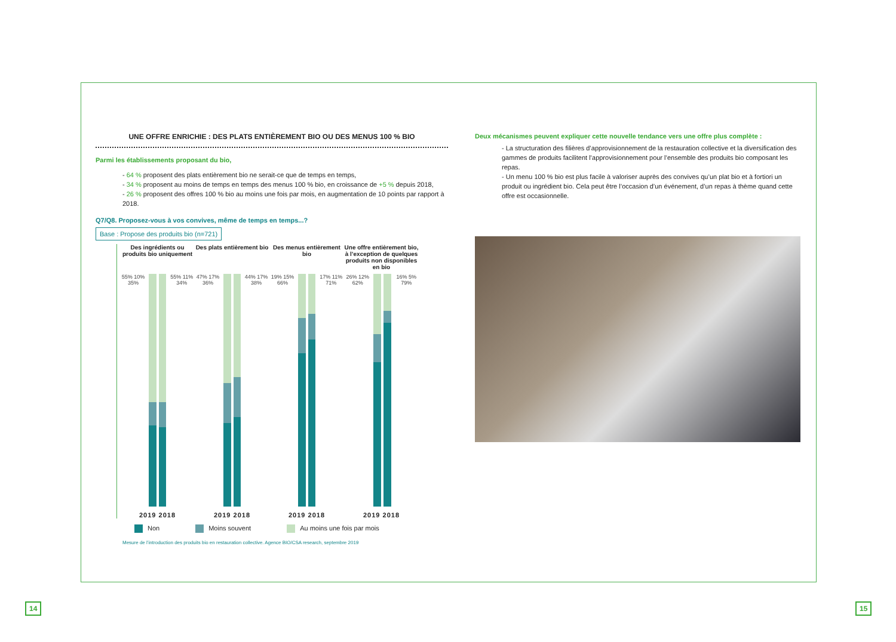UNE OFFRE ENRICHIE : DES PLATS ENTIÈREMENT BIO OU DES MENUS 100 % BIO
Parmi les établissements proposant du bio,
- 64 % proposent des plats entièrement bio ne serait-ce que de temps en temps,
- 34 % proposent au moins de temps en temps des menus 100 % bio, en croissance de +5 % depuis 2018,
- 26 % proposent des offres 100 % bio au moins une fois par mois, en augmentation de 10 points par rapport à 2018.
Q7/Q8. Proposez-vous à vos convives, même de temps en temps...?
Base : Propose des produits bio (n=721)
Des ingrédients ou produits bio uniquement
55% 10% 35% 55% 11% 34%
2019 2018
Des plats entièrement bio
47% 17% 36% 44% 17% 38%
2019 2018
Des menus entièrement bio
19% 15% 66% 17% 11% 71%
2019 2018
Une offre entièrement bio, à l’exception de quelques produits non disponibles en bio
26% 12% 62% 16% 5% 79%
2019 2018
Non Moins souvent Au moins une fois par mois
Mesure de l’introduction des produits bio en restauration collective. Agence BIO/CSA research, septembre 2019
Deux mécanismes peuvent expliquer cette nouvelle tendance vers une offre plus complète :
- La structuration des filières d’approvisionnement de la restauration collective et la diversification des gammes de produits facilitent l’approvisionnement pour l’ensemble des produits bio composant les repas.
- Un menu 100 % bio est plus facile à valoriser auprès des convives qu’un plat bio et à fortiori un produit ou ingrédient bio. Cela peut être l’occasion d’un événement, d’un repas à thème quand cette offre est occasionnelle.
14 15